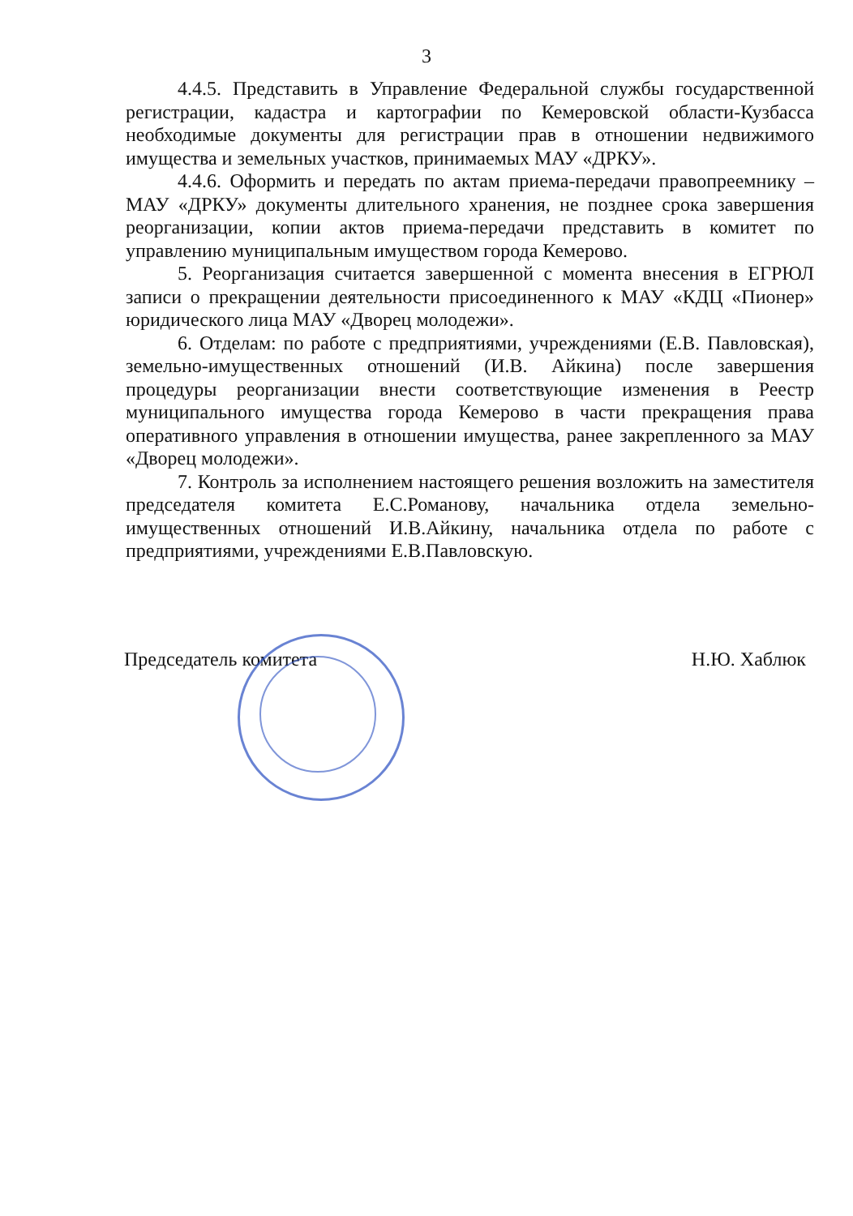3
4.4.5. Представить в Управление Федеральной службы государственной регистрации, кадастра и картографии по Кемеровской области-Кузбасса необходимые документы для регистрации прав в отношении недвижимого имущества и земельных участков, принимаемых МАУ «ДРКУ».
4.4.6. Оформить и передать по актам приема-передачи правопреемнику – МАУ «ДРКУ» документы длительного хранения, не позднее срока завершения реорганизации, копии актов приема-передачи представить в комитет по управлению муниципальным имуществом города Кемерово.
5. Реорганизация считается завершенной с момента внесения в ЕГРЮЛ записи о прекращении деятельности присоединенного к МАУ «КДЦ «Пионер» юридического лица МАУ «Дворец молодежи».
6. Отделам: по работе с предприятиями, учреждениями (Е.В. Павловская), земельно-имущественных отношений (И.В. Айкина) после завершения процедуры реорганизации внести соответствующие изменения в Реестр муниципального имущества города Кемерово в части прекращения права оперативного управления в отношении имущества, ранее закрепленного за МАУ «Дворец молодежи».
7. Контроль за исполнением настоящего решения возложить на заместителя председателя комитета Е.С.Романову, начальника отдела земельно-имущественных отношений И.В.Айкину, начальника отдела по работе с предприятиями, учреждениями Е.В.Павловскую.
Председатель комитета Н.Ю. Хаблюк